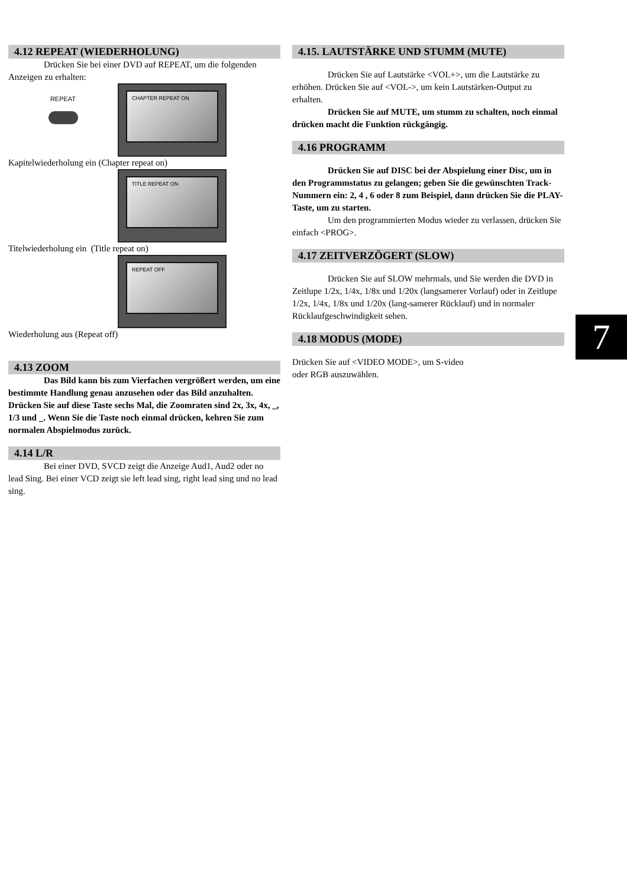4.12 REPEAT (WIEDERHOLUNG)
Drücken Sie bei einer DVD auf REPEAT, um die folgenden Anzeigen zu erhalten:
REPEAT
CHAPTER REPEAT ON
Kapitelwiederholung ein (Chapter repeat on)
TITLE REPEAT ON
Titelwiederholung ein (Title repeat on)
REPEAT OFF
Wiederholung aus (Repeat off)
4.13 ZOOM
Das Bild kann bis zum Vierfachen vergrößert werden, um eine bestimmte Handlung genau anzusehen oder das Bild anzuhalten. Drücken Sie auf diese Taste sechs Mal, die Zoomraten sind 2x, 3x, 4x, _, 1/3 und _. Wenn Sie die Taste noch einmal drücken, kehren Sie zum normalen Abspielmodus zurück.
4.14 L/R
Bei einer DVD, SVCD zeigt die Anzeige Aud1, Aud2 oder no lead Sing. Bei einer VCD zeigt sie left lead sing, right lead sing und no lead sing.
4.15. LAUTSTÄRKE UND STUMM (MUTE)
Drücken Sie auf Lautstärke <VOL+>, um die Lautstärke zu erhöhen. Drücken Sie auf <VOL->, um kein Lautstärken-Output zu erhalten.
Drücken Sie auf MUTE, um stumm zu schalten, noch einmal drücken macht die Funktion rückgängig.
4.16 PROGRAMM
Drücken Sie auf DISC bei der Abspielung einer Disc, um in den Programmstatus zu gelangen; geben Sie die gewünschten Track-Nummern ein: 2, 4 , 6 oder 8 zum Beispiel, dann drücken Sie die PLAY-Taste, um zu starten.
Um den programmierten Modus wieder zu verlassen, drücken Sie einfach <PROG>.
4.17 ZEITVERZÖGERT (SLOW)
Drücken Sie auf SLOW mehrmals, und Sie werden die DVD in Zeitlupe 1/2x, 1/4x, 1/8x und 1/20x (langsamerer Vorlauf) oder in Zeitlupe 1/2x, 1/4x, 1/8x und 1/20x (lang-samerer Rücklauf) und in normaler Rücklaufgeschwindigkeit sehen.
4.18 MODUS (MODE)
Drücken Sie auf <VIDEO MODE>, um S-video
oder RGB auszuwählen.
7